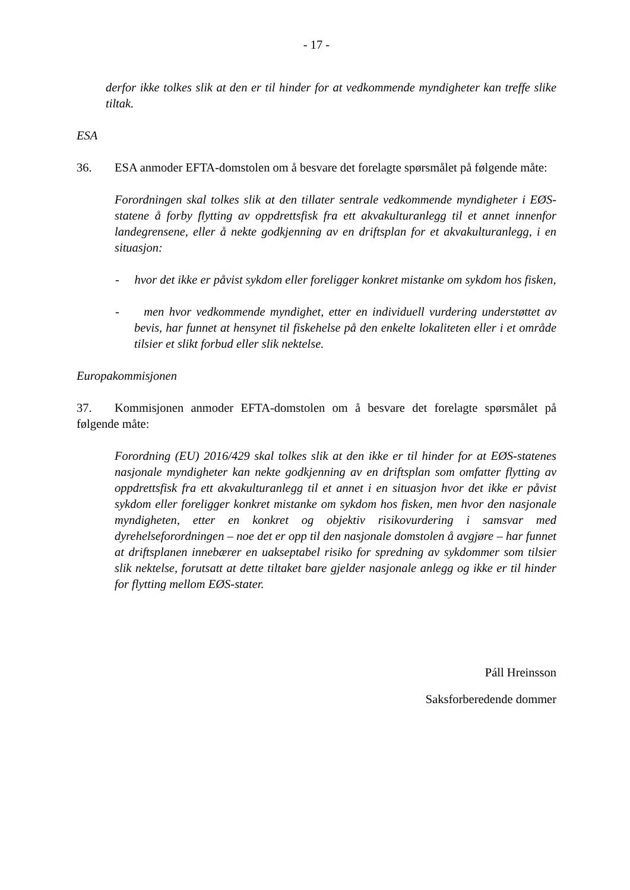- 17 -
derfor ikke tolkes slik at den er til hinder for at vedkommende myndigheter kan treffe slike tiltak.
ESA
36. ESA anmoder EFTA-domstolen om å besvare det forelagte spørsmålet på følgende måte:
Forordningen skal tolkes slik at den tillater sentrale vedkommende myndigheter i EØS-statene å forby flytting av oppdrettsfisk fra ett akvakulturanlegg til et annet innenfor landegrensene, eller å nekte godkjenning av en driftsplan for et akvakulturanlegg, i en situasjon:
- hvor det ikke er påvist sykdom eller foreligger konkret mistanke om sykdom hos fisken,
- men hvor vedkommende myndighet, etter en individuell vurdering understøttet av bevis, har funnet at hensynet til fiskehelse på den enkelte lokaliteten eller i et område tilsier et slikt forbud eller slik nektelse.
Europakommisjonen
37. Kommisjonen anmoder EFTA-domstolen om å besvare det forelagte spørsmålet på følgende måte:
Forordning (EU) 2016/429 skal tolkes slik at den ikke er til hinder for at EØS-statenes nasjonale myndigheter kan nekte godkjenning av en driftsplan som omfatter flytting av oppdrettsfisk fra ett akvakulturanlegg til et annet i en situasjon hvor det ikke er påvist sykdom eller foreligger konkret mistanke om sykdom hos fisken, men hvor den nasjonale myndigheten, etter en konkret og objektiv risikovurdering i samsvar med dyrehelseforordningen – noe det er opp til den nasjonale domstolen å avgjøre – har funnet at driftsplanen innebærer en uakseptabel risiko for spredning av sykdommer som tilsier slik nektelse, forutsatt at dette tiltaket bare gjelder nasjonale anlegg og ikke er til hinder for flytting mellom EØS-stater.
Páll Hreinsson
Saksforberedende dommer